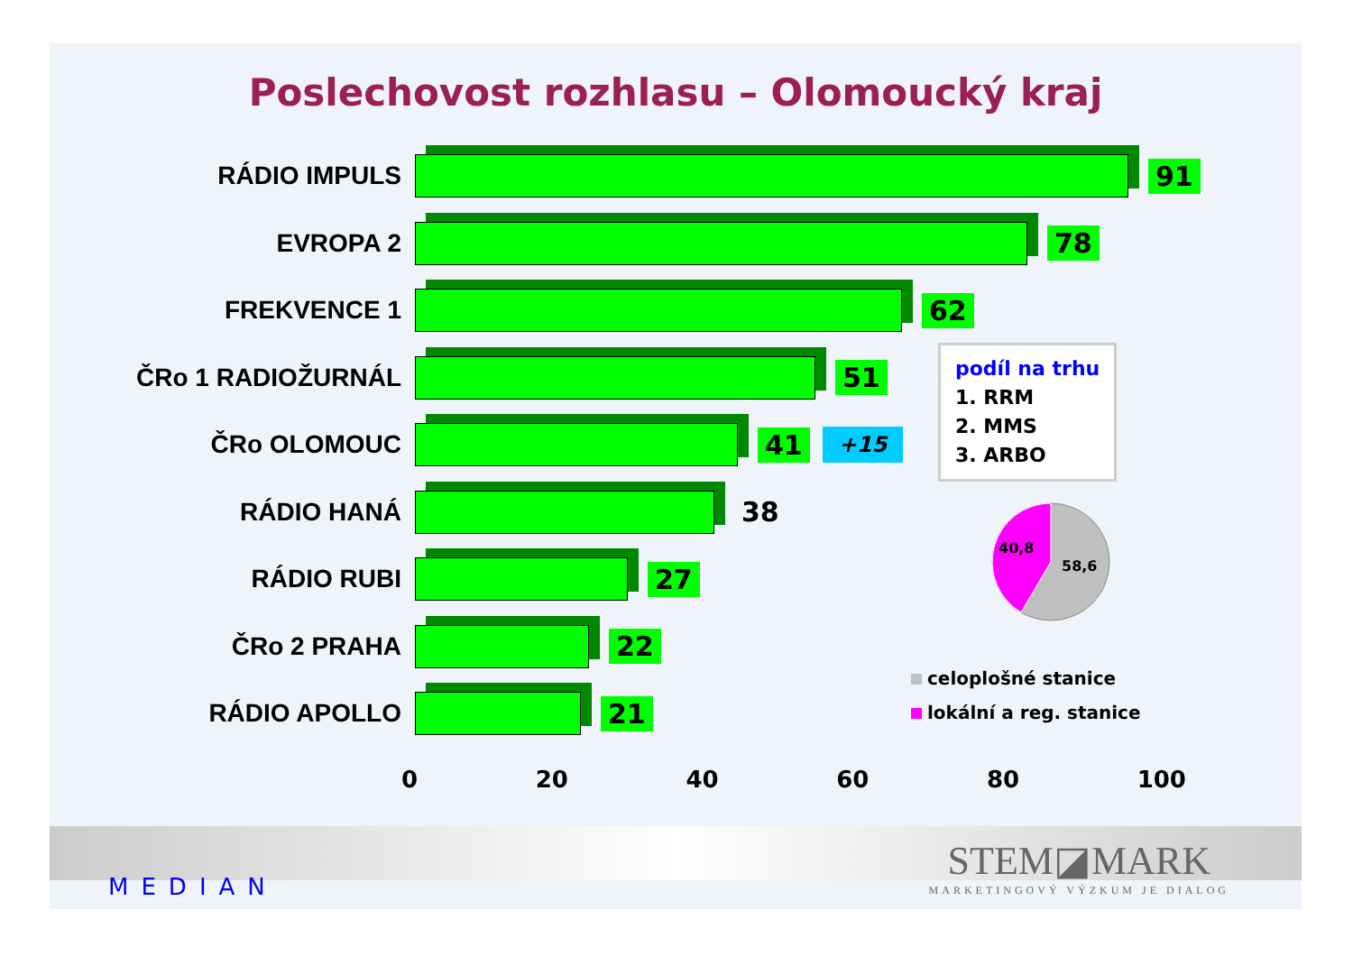Poslechovost rozhlasu – Olomoucký kraj
RÁDIO IMPULS 91
EVROPA 2 78
FREKVENCE 1 62
ČRo 1 RADIOŽURNÁL 51
ČRo OLOMOUC 41
+15
RÁDIO HANÁ 38
RÁDIO RUBI 27
ČRo 2 PRAHA 22
RÁDIO APOLLO 21
0 20 40 60 80 100
podíl na trhu
1. RRM
2. MMS
3. ARBO
40,8
58,6
celoplošné stanice
lokální a reg. stanice
MEDIAN
STEM◪MARK
MARKETINGOVÝ VÝZKUM JE DIALOG